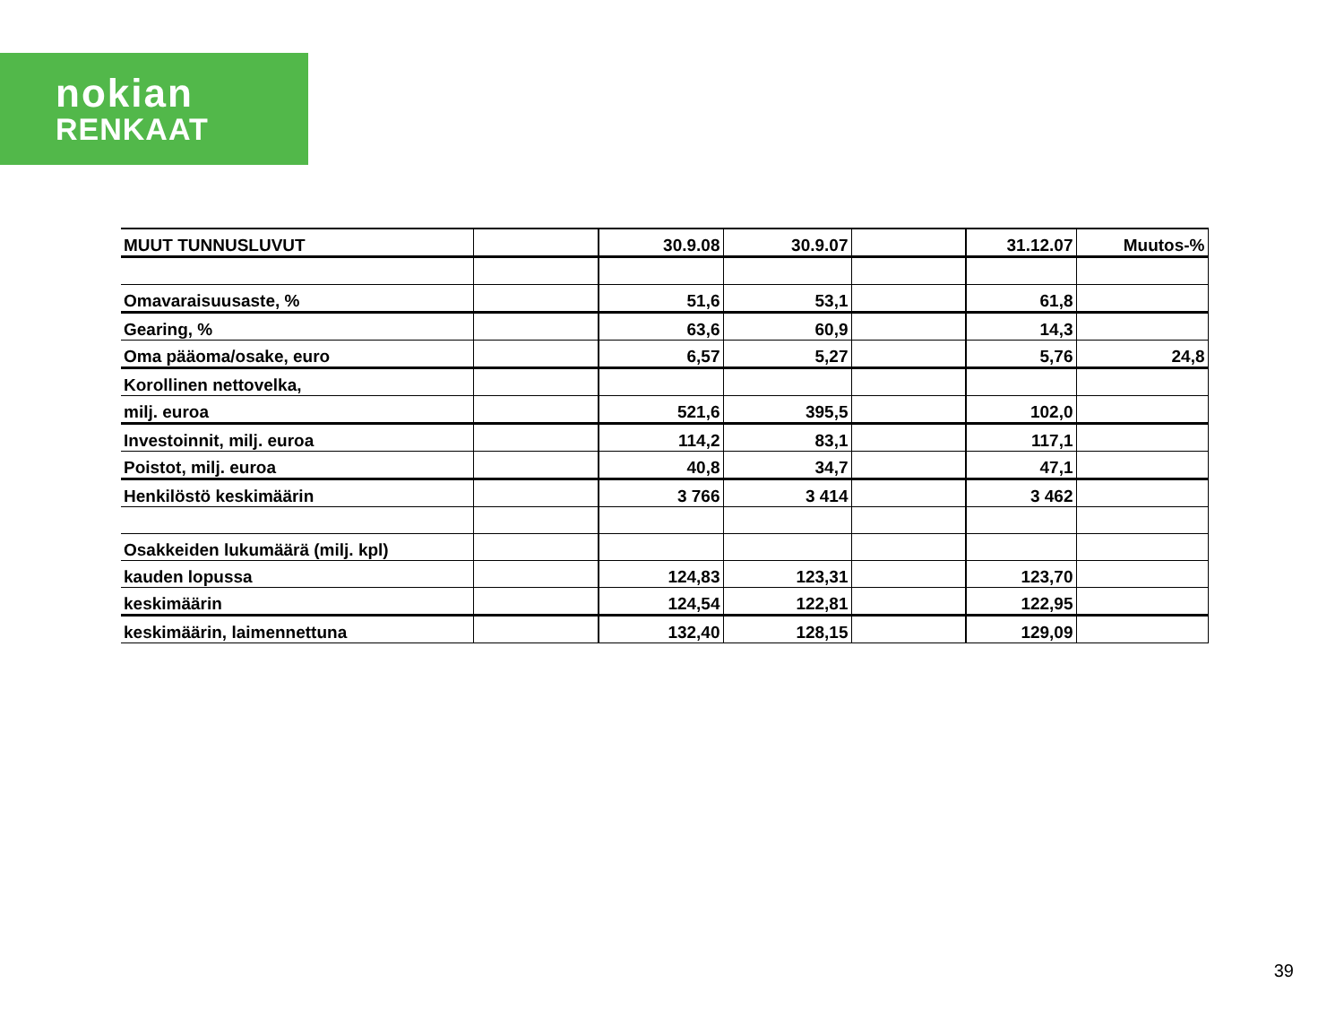nokian
RENKAAT
| MUUT TUNNUSLUVUT | | 30.9.08 | 30.9.07 | | 31.12.07 | Muutos-% |
| Omavaraisuusaste, % | | 51,6 | 53,1 | | 61,8 | |
| Gearing, % | | 63,6 | 60,9 | | 14,3 | |
| Oma pääoma/osake, euro | | 6,57 | 5,27 | | 5,76 | 24,8 |
| Korollinen nettovelka, | | | | | | |
| milj. euroa | | 521,6 | 395,5 | | 102,0 | |
| Investoinnit, milj. euroa | | 114,2 | 83,1 | | 117,1 | |
| Poistot, milj. euroa | | 40,8 | 34,7 | | 47,1 | |
| Henkilöstö keskimäärin | | 3 766 | 3 414 | | 3 462 | |
| Osakkeiden lukumäärä (milj. kpl) | | | | | | |
| kauden lopussa | | 124,83 | 123,31 | | 123,70 | |
| keskimäärin | | 124,54 | 122,81 | | 122,95 | |
| keskimäärin, laimennettuna | | 132,40 | 128,15 | | 129,09 | |
39